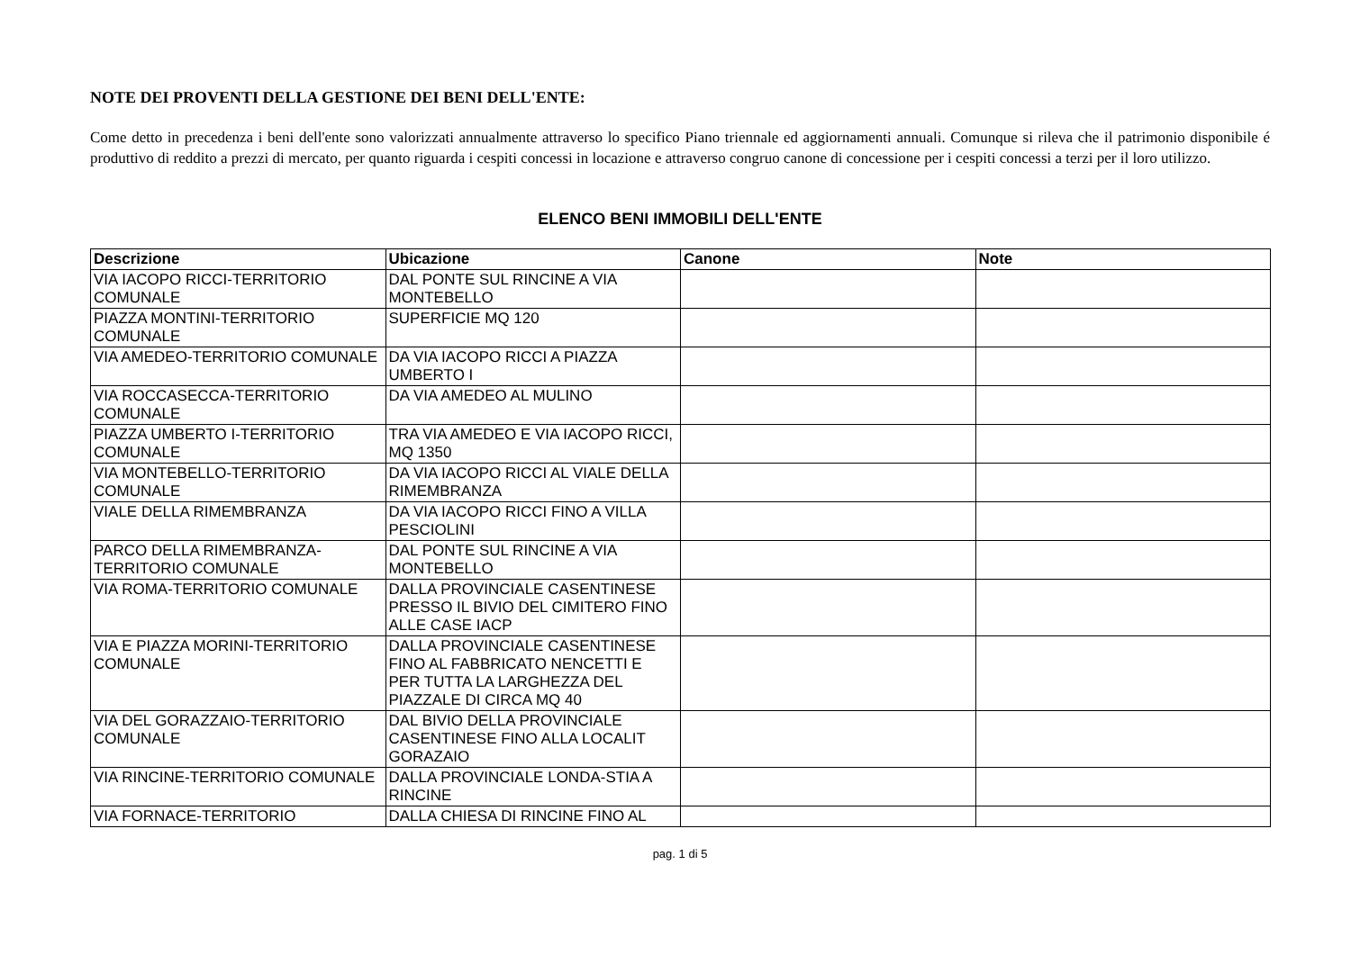NOTE DEI PROVENTI DELLA GESTIONE DEI BENI DELL'ENTE:
Come detto in precedenza i beni dell'ente sono valorizzati annualmente attraverso lo specifico Piano triennale ed aggiornamenti annuali. Comunque si rileva che il patrimonio disponibile é produttivo di reddito a prezzi di mercato, per quanto riguarda i cespiti concessi in locazione e attraverso congruo canone di concessione per i cespiti concessi a terzi per il loro utilizzo.
ELENCO BENI IMMOBILI DELL'ENTE
| Descrizione | Ubicazione | Canone | Note |
| --- | --- | --- | --- |
| VIA IACOPO RICCI-TERRITORIO COMUNALE | DAL PONTE SUL RINCINE A VIA MONTEBELLO | | |
| PIAZZA MONTINI-TERRITORIO COMUNALE | SUPERFICIE MQ 120 | | |
| VIA AMEDEO-TERRITORIO COMUNALE | DA VIA IACOPO RICCI A PIAZZA UMBERTO I | | |
| VIA ROCCASECCA-TERRITORIO COMUNALE | DA VIA AMEDEO AL MULINO | | |
| PIAZZA UMBERTO I-TERRITORIO COMUNALE | TRA VIA AMEDEO E VIA IACOPO RICCI, MQ 1350 | | |
| VIA MONTEBELLO-TERRITORIO COMUNALE | DA VIA IACOPO RICCI AL VIALE DELLA RIMEMBRANZA | | |
| VIALE DELLA RIMEMBRANZA | DA VIA IACOPO RICCI FINO A VILLA PESCIOLINI | | |
| PARCO DELLA RIMEMBRANZA-TERRITORIO COMUNALE | DAL PONTE SUL RINCINE A VIA MONTEBELLO | | |
| VIA ROMA-TERRITORIO COMUNALE | DALLA PROVINCIALE CASENTINESE PRESSO IL BIVIO DEL CIMITERO FINO ALLE CASE IACP | | |
| VIA E PIAZZA MORINI-TERRITORIO COMUNALE | DALLA PROVINCIALE CASENTINESE FINO AL FABBRICATO NENCETTI E PER TUTTA LA LARGHEZZA DEL PIAZZALE DI CIRCA MQ 40 | | |
| VIA DEL GORAZZAIO-TERRITORIO COMUNALE | DAL BIVIO DELLA PROVINCIALE CASENTINESE FINO ALLA LOCALIT GORAZAIO | | |
| VIA RINCINE-TERRITORIO COMUNALE | DALLA PROVINCIALE LONDA-STIA A RINCINE | | |
| VIA FORNACE-TERRITORIO | DALLA CHIESA DI RINCINE FINO AL | | |
pag. 1 di 5